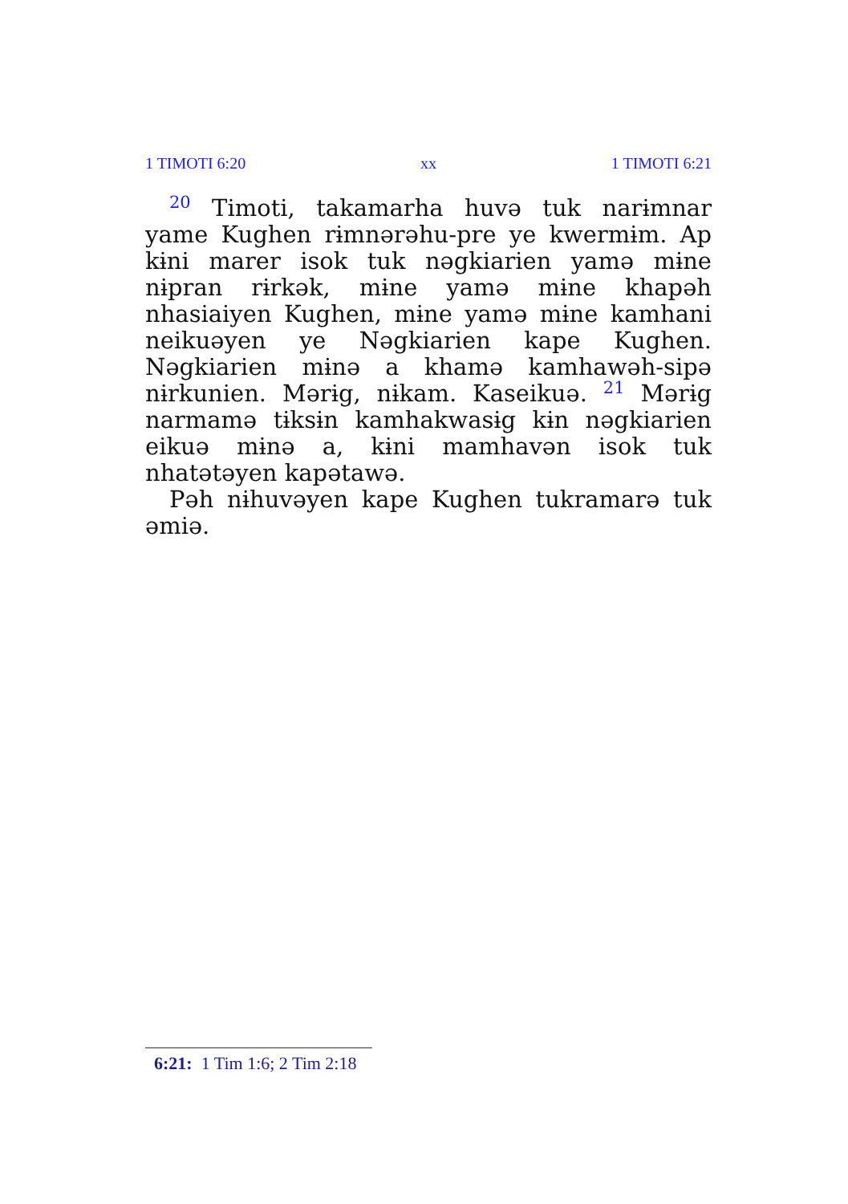1 TIMOTI 6:20 xx 1 TIMOTI 6:21
<sup>20</sup> Timoti, takamarha huvə tuk narɨmnar yame Kughen rɨmnərəhu-pre ye kwermɨm. Ap kɨni marer isok tuk nəgkiarien yamə mɨne nɨpran rɨrkək, mɨne yamə mɨne khapəh nhasiaiyen Kughen, mɨne yamə mɨne kamhani neikuəyen ye Nəgkiarien kape Kughen. Nəgkiarien mɨnə a khamə kamhawəh-sipə nɨrkunien. Mərɨg, nɨkam. Kaseikuə. <sup>21</sup> Mərɨg narmamə tɨksɨn kamhakwasɨg kɨn nəgkiarien eikuə mɨnə a, kɨni mamhavən isok tuk nhatətəyen kapətawə.
Pəh nɨhuvəyen kape Kughen tukramarə tuk əmiə.
6:21: 1 Tim 1:6; 2 Tim 2:18